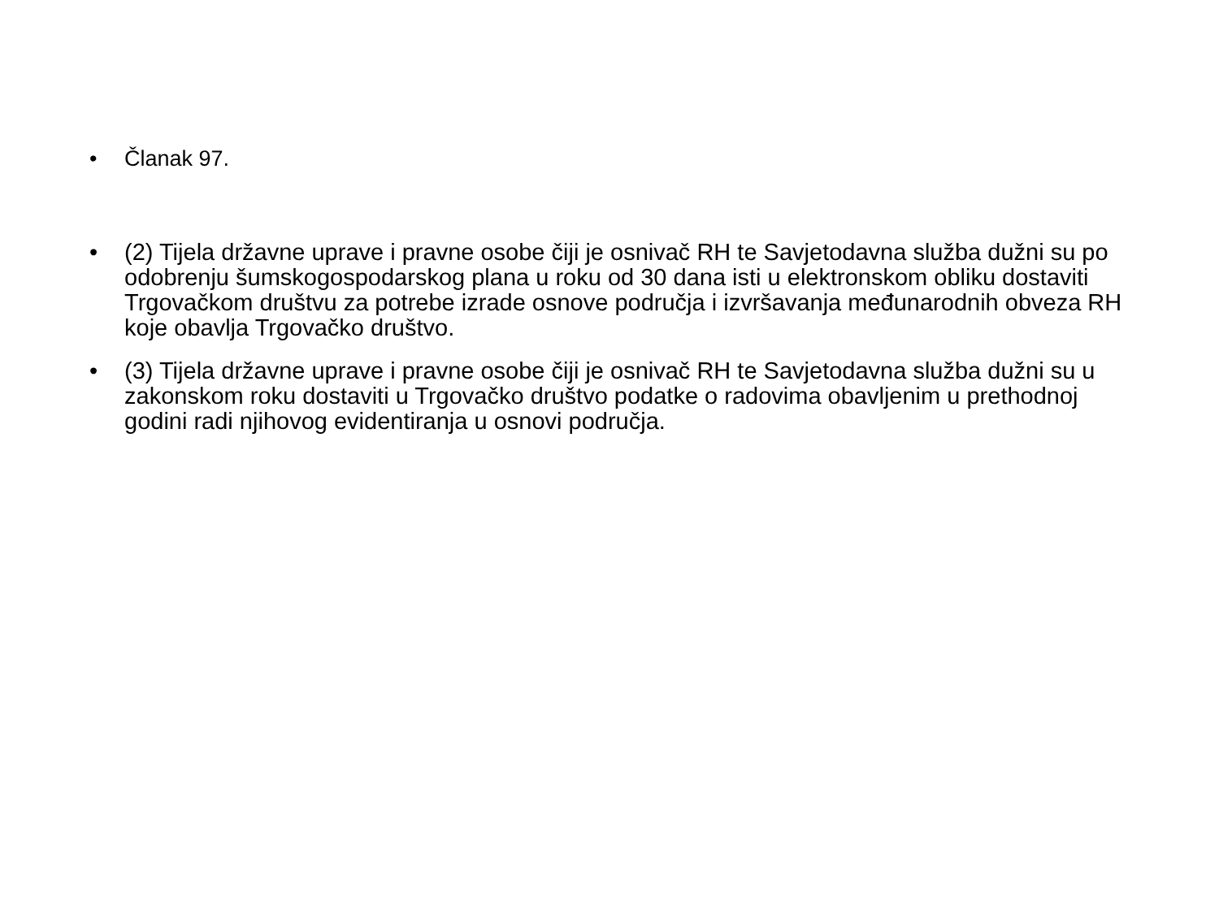• Članak 97.
• (2) Tijela državne uprave i pravne osobe čiji je osnivač RH te Savjetodavna služba dužni su po odobrenju šumskogospodarskog plana u roku od 30 dana isti u elektronskom obliku dostaviti Trgovačkom društvu za potrebe izrade osnove područja i izvršavanja međunarodnih obveza RH koje obavlja Trgovačko društvo.
• (3) Tijela državne uprave i pravne osobe čiji je osnivač RH te Savjetodavna služba dužni su u zakonskom roku dostaviti u Trgovačko društvo podatke o radovima obavljenim u prethodnoj godini radi njihovog evidentiranja u osnovi područja.